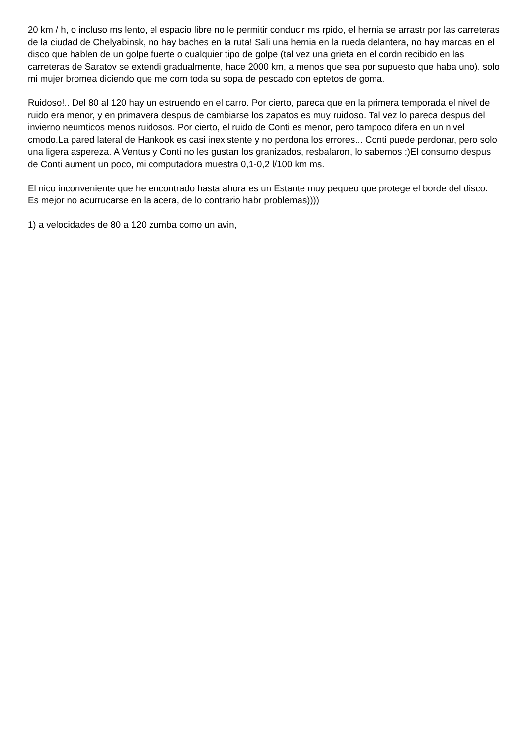20 km / h, o incluso ms lento, el espacio libre no le permitir conducir ms rpido, el hernia se arrastr por las carreteras de la ciudad de Chelyabinsk, no hay baches en la ruta! Sali una hernia en la rueda delantera, no hay marcas en el disco que hablen de un golpe fuerte o cualquier tipo de golpe (tal vez una grieta en el cordn recibido en las carreteras de Saratov se extendi gradualmente, hace 2000 km, a menos que sea por supuesto que haba uno). solo mi mujer bromea diciendo que me com toda su sopa de pescado con eptetos de goma.
Ruidoso!.. Del 80 al 120 hay un estruendo en el carro. Por cierto, pareca que en la primera temporada el nivel de ruido era menor, y en primavera despus de cambiarse los zapatos es muy ruidoso. Tal vez lo pareca despus del invierno neumticos menos ruidosos. Por cierto, el ruido de Conti es menor, pero tampoco difera en un nivel cmodo.La pared lateral de Hankook es casi inexistente y no perdona los errores... Conti puede perdonar, pero solo una ligera aspereza. A Ventus y Conti no les gustan los granizados, resbalaron, lo sabemos :)El consumo despus de Conti aument un poco, mi computadora muestra 0,1-0,2 l/100 km ms.
El nico inconveniente que he encontrado hasta ahora es un Estante muy pequeo que protege el borde del disco. Es mejor no acurrucarse en la acera, de lo contrario habr problemas))))
1) a velocidades de 80 a 120 zumba como un avin,